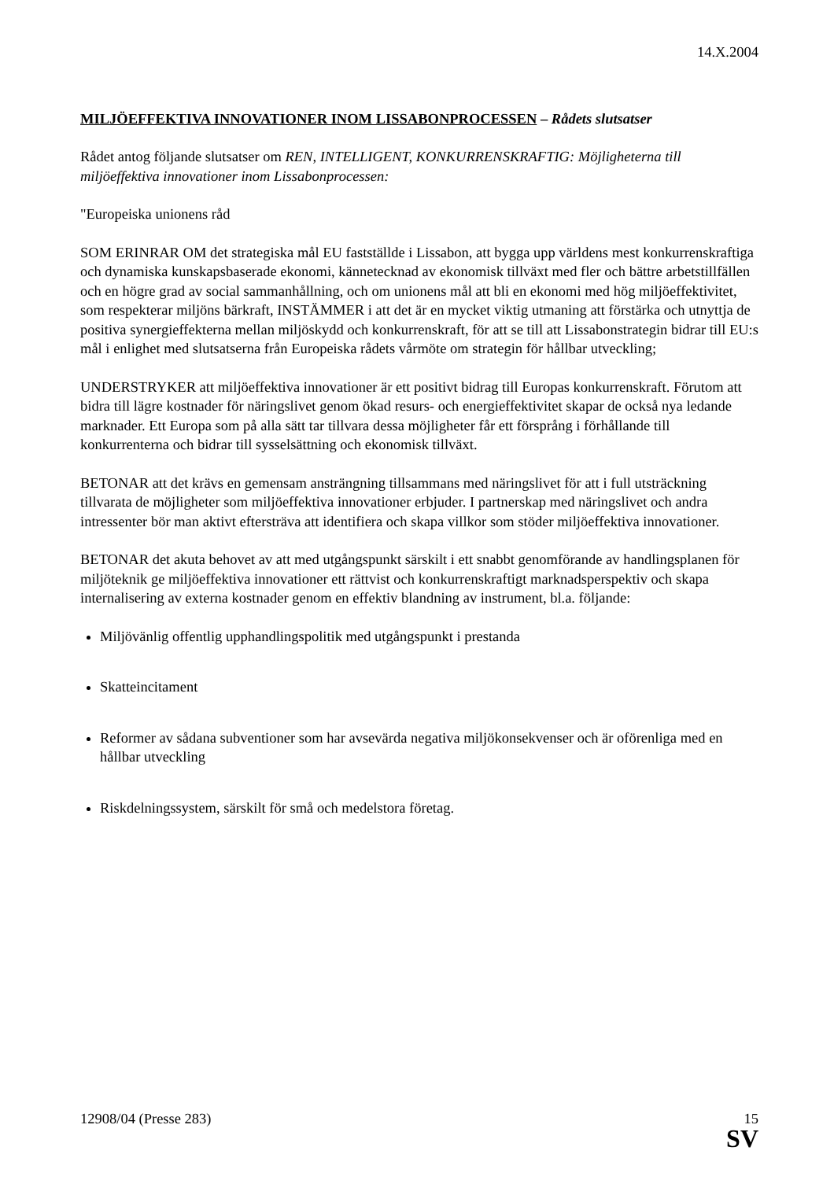14.X.2004
MILJÖEFFEKTIVA INNOVATIONER INOM LISSABONPROCESSEN – Rådets slutsatser
Rådet antog följande slutsatser om REN, INTELLIGENT, KONKURRENSKRAFTIG: Möjligheterna till miljöeffektiva innovationer inom Lissabonprocessen:
"Europeiska unionens råd
SOM ERINRAR OM det strategiska mål EU fastställde i Lissabon, att bygga upp världens mest konkurrenskraftiga och dynamiska kunskapsbaserade ekonomi, kännetecknad av ekonomisk tillväxt med fler och bättre arbetstillfällen och en högre grad av social sammanhållning, och om unionens mål att bli en ekonomi med hög miljöeffektivitet, som respekterar miljöns bärkraft, INSTÄMMER i att det är en mycket viktig utmaning att förstärka och utnyttja de positiva synergieffekterna mellan miljöskydd och konkurrenskraft, för att se till att Lissabonstrategin bidrar till EU:s mål i enlighet med slutsatserna från Europeiska rådets vårmöte om strategin för hållbar utveckling;
UNDERSTRYKER att miljöeffektiva innovationer är ett positivt bidrag till Europas konkurrenskraft. Förutom att bidra till lägre kostnader för näringslivet genom ökad resurs- och energieffektivitet skapar de också nya ledande marknader. Ett Europa som på alla sätt tar tillvara dessa möjligheter får ett försprång i förhållande till konkurrenterna och bidrar till sysselsättning och ekonomisk tillväxt.
BETONAR att det krävs en gemensam ansträngning tillsammans med näringslivet för att i full utsträckning tillvarata de möjligheter som miljöeffektiva innovationer erbjuder. I partnerskap med näringslivet och andra intressenter bör man aktivt eftersträva att identifiera och skapa villkor som stöder miljöeffektiva innovationer.
BETONAR det akuta behovet av att med utgångspunkt särskilt i ett snabbt genomförande av handlingsplanen för miljöteknik ge miljöeffektiva innovationer ett rättvist och konkurrenskraftigt marknadsperspektiv och skapa internalisering av externa kostnader genom en effektiv blandning av instrument, bl.a. följande:
Miljövänlig offentlig upphandlingspolitik med utgångspunkt i prestanda
Skatteincitament
Reformer av sådana subventioner som har avsevärda negativa miljökonsekvenser och är oförenliga med en hållbar utveckling
Riskdelningssystem, särskilt för små och medelstora företag.
12908/04 (Presse 283) 15
SV